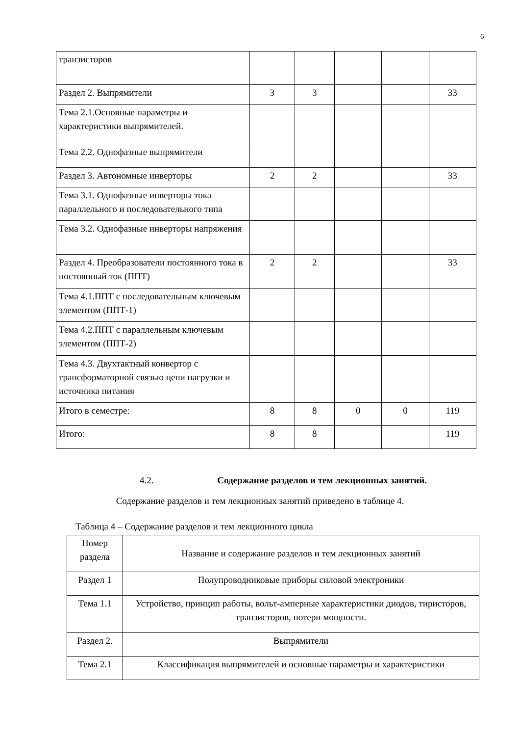6
| транзисторов | | | | | |
| Раздел 2. Выпрямители | 3 | 3 | | | 33 |
| Тема 2.1.Основные параметры и характеристики выпрямителей. | | | | | |
| Тема 2.2. Однофазные выпрямители | | | | | |
| Раздел 3. Автономные инверторы | 2 | 2 | | | 33 |
| Тема 3.1. Однофазные инверторы тока параллельного и последовательного типа | | | | | |
| Тема 3.2. Однофазные инверторы напряжения | | | | | |
| Раздел 4. Преобразователи постоянного тока в постоянный ток (ППТ) | 2 | 2 | | | 33 |
| Тема 4.1.ППТ с последовательным ключевым элементом (ППТ-1) | | | | | |
| Тема 4.2.ППТ с параллельным ключевым элементом (ППТ-2) | | | | | |
| Тема 4.3. Двухтактный конвертор с трансформаторной связью цепи нагрузки и источника питания | | | | | |
| Итого в семестре: | 8 | 8 | 0 | 0 | 119 |
| Итого: | 8 | 8 | | | 119 |
4.2. Содержание разделов и тем лекционных занятий.
Содержание разделов и тем лекционных занятий приведено в таблице 4.
Таблица 4 – Содержание разделов и тем лекционного цикла
| Номер раздела | Название и содержание разделов и тем лекционных занятий |
| Раздел 1 | Полупроводниковые приборы силовой электроники |
| Тема 1.1 | Устройство, принцип работы, вольт-амперные характеристики диодов, тиристоров, транзисторов, потери мощности. |
| Раздел 2. | Выпрямители |
| Тема 2.1 | Классификация выпрямителей и основные параметры и характеристики |